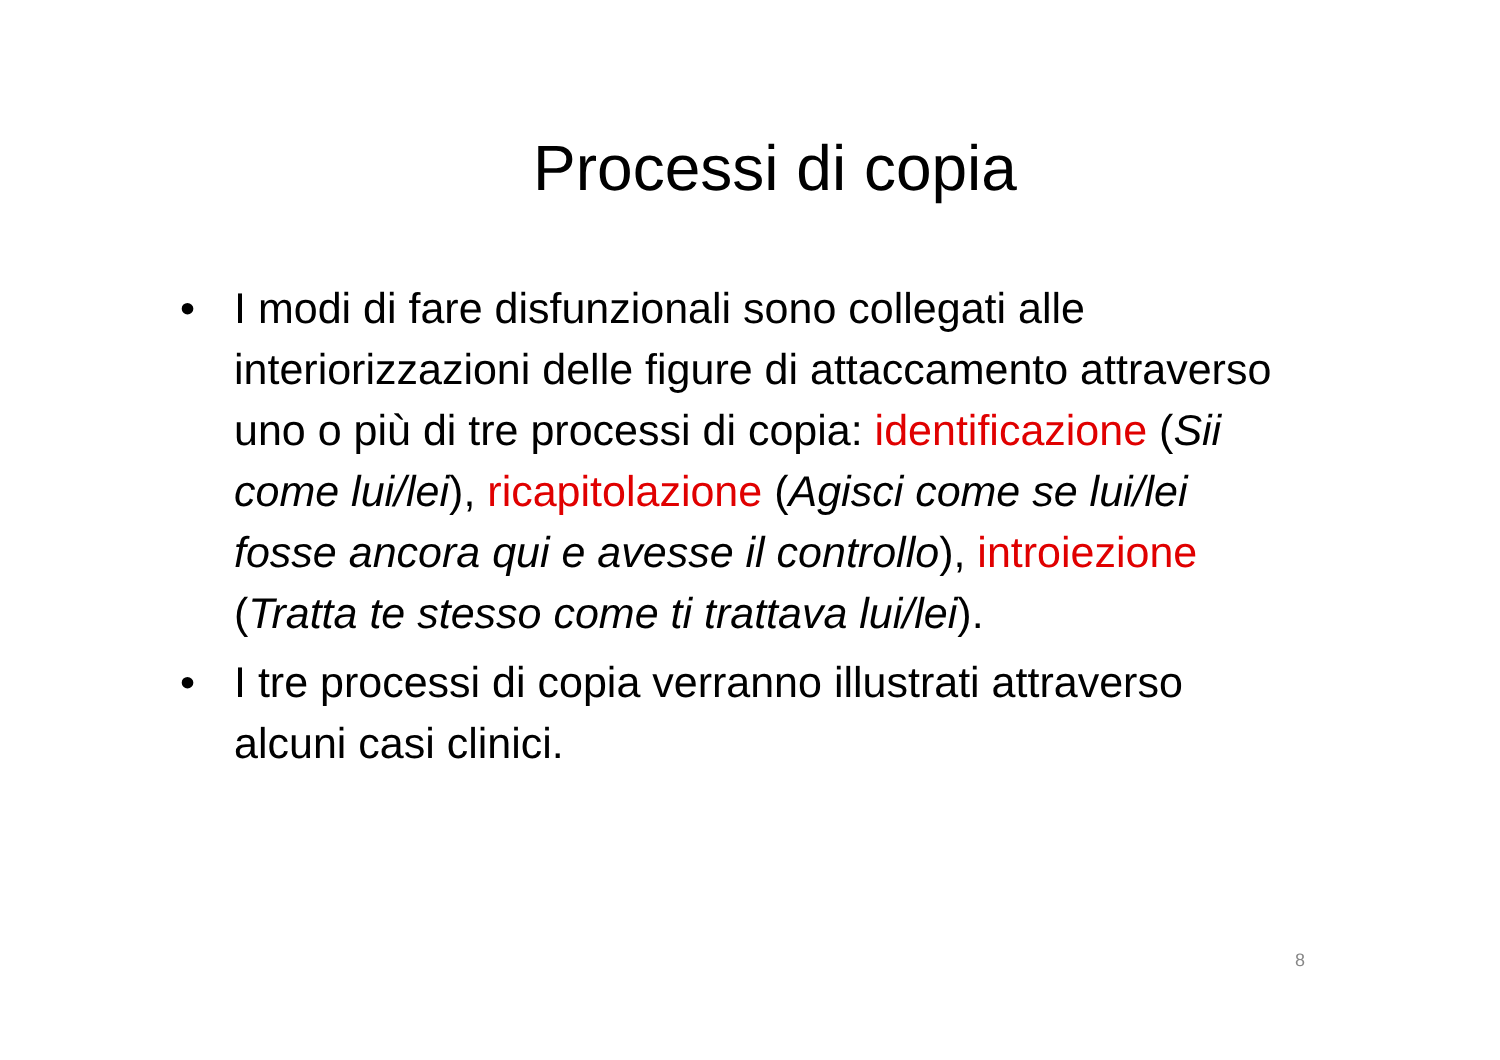Processi di copia
• I modi di fare disfunzionali sono collegati alle interiorizzazioni delle figure di attaccamento attraverso uno o più di tre processi di copia: identificazione (Sii come lui/lei), ricapitolazione (Agisci come se lui/lei fosse ancora qui e avesse il controllo), introiezione (Tratta te stesso come ti trattava lui/lei).
• I tre processi di copia verranno illustrati attraverso alcuni casi clinici.
8